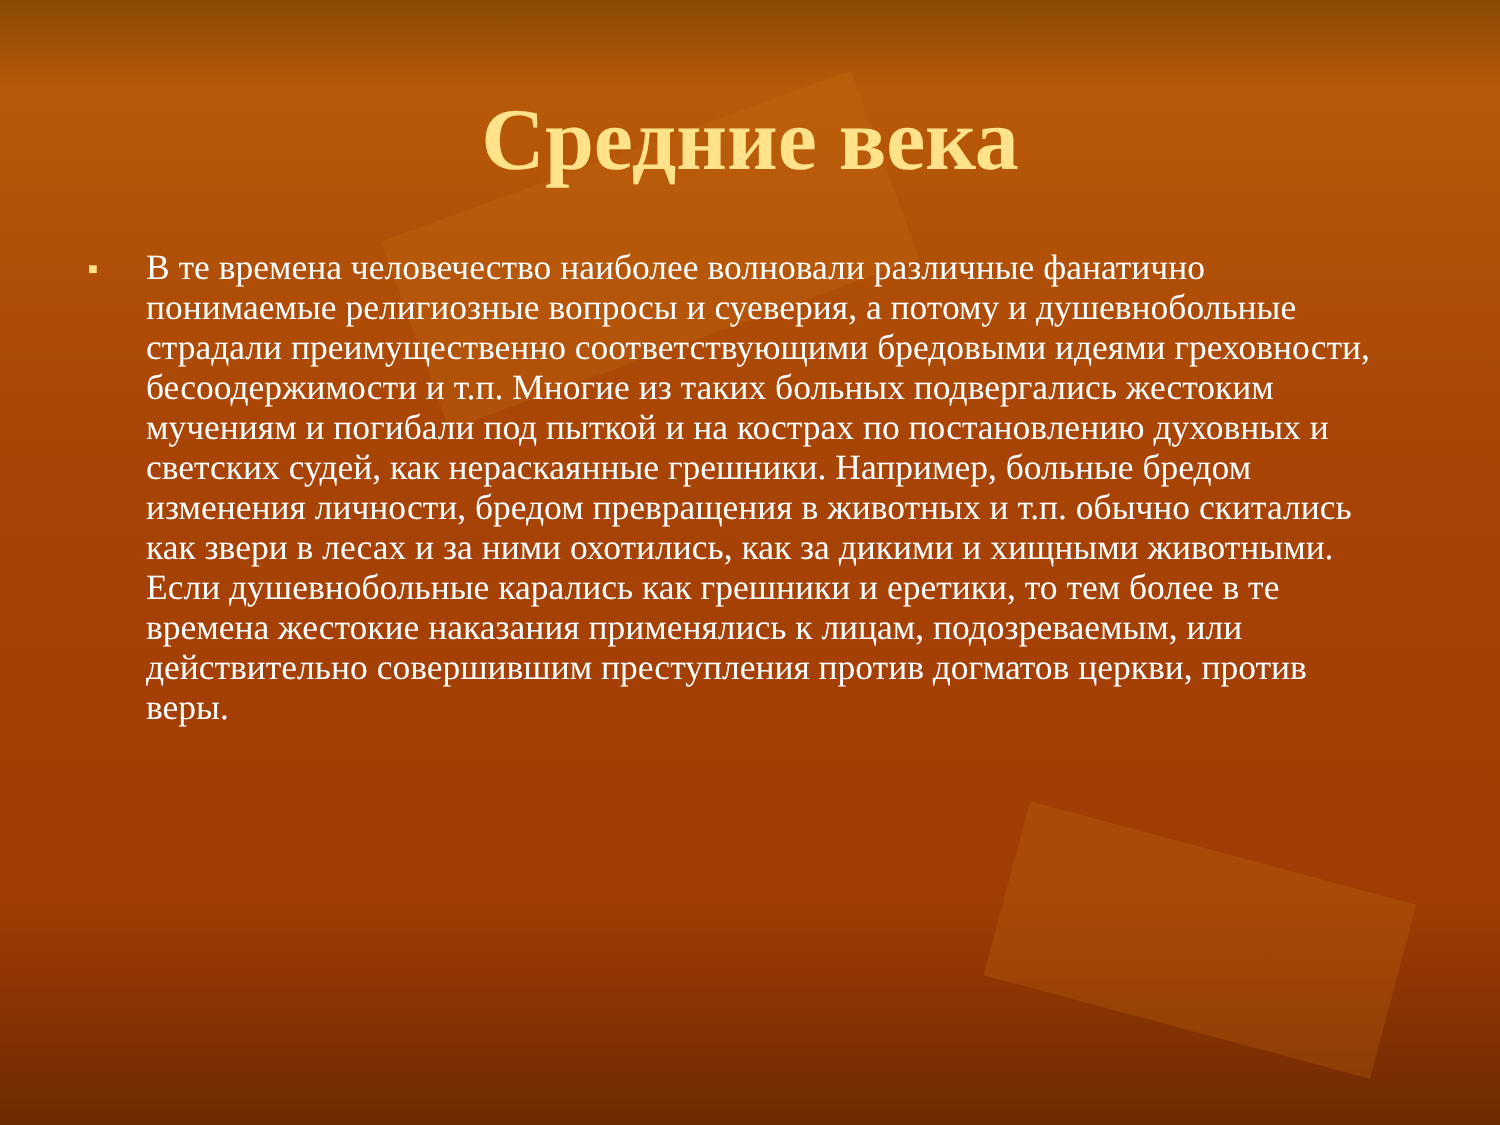Средние века
■
В те времена человечество наиболее волновали различные фанатично понимаемые религиозные вопросы и суеверия, а потому и душевнобольные страдали преимущественно соответствующими бредовыми идеями греховности, бесоодержимости и т.п. Многие из таких больных подвергались жестоким мучениям и погибали под пыткой и на кострах по постановлению духовных и светских судей, как нераскаянные грешники. Например, больные бредом изменения личности, бредом превращения в животных и т.п. обычно скитались как звери в лесах и за ними охотились, как за дикими и хищными животными. Если душевнобольные карались как грешники и еретики, то тем более в те времена жестокие наказания применялись к лицам, подозреваемым, или действительно совершившим преступления против догматов церкви, против веры.